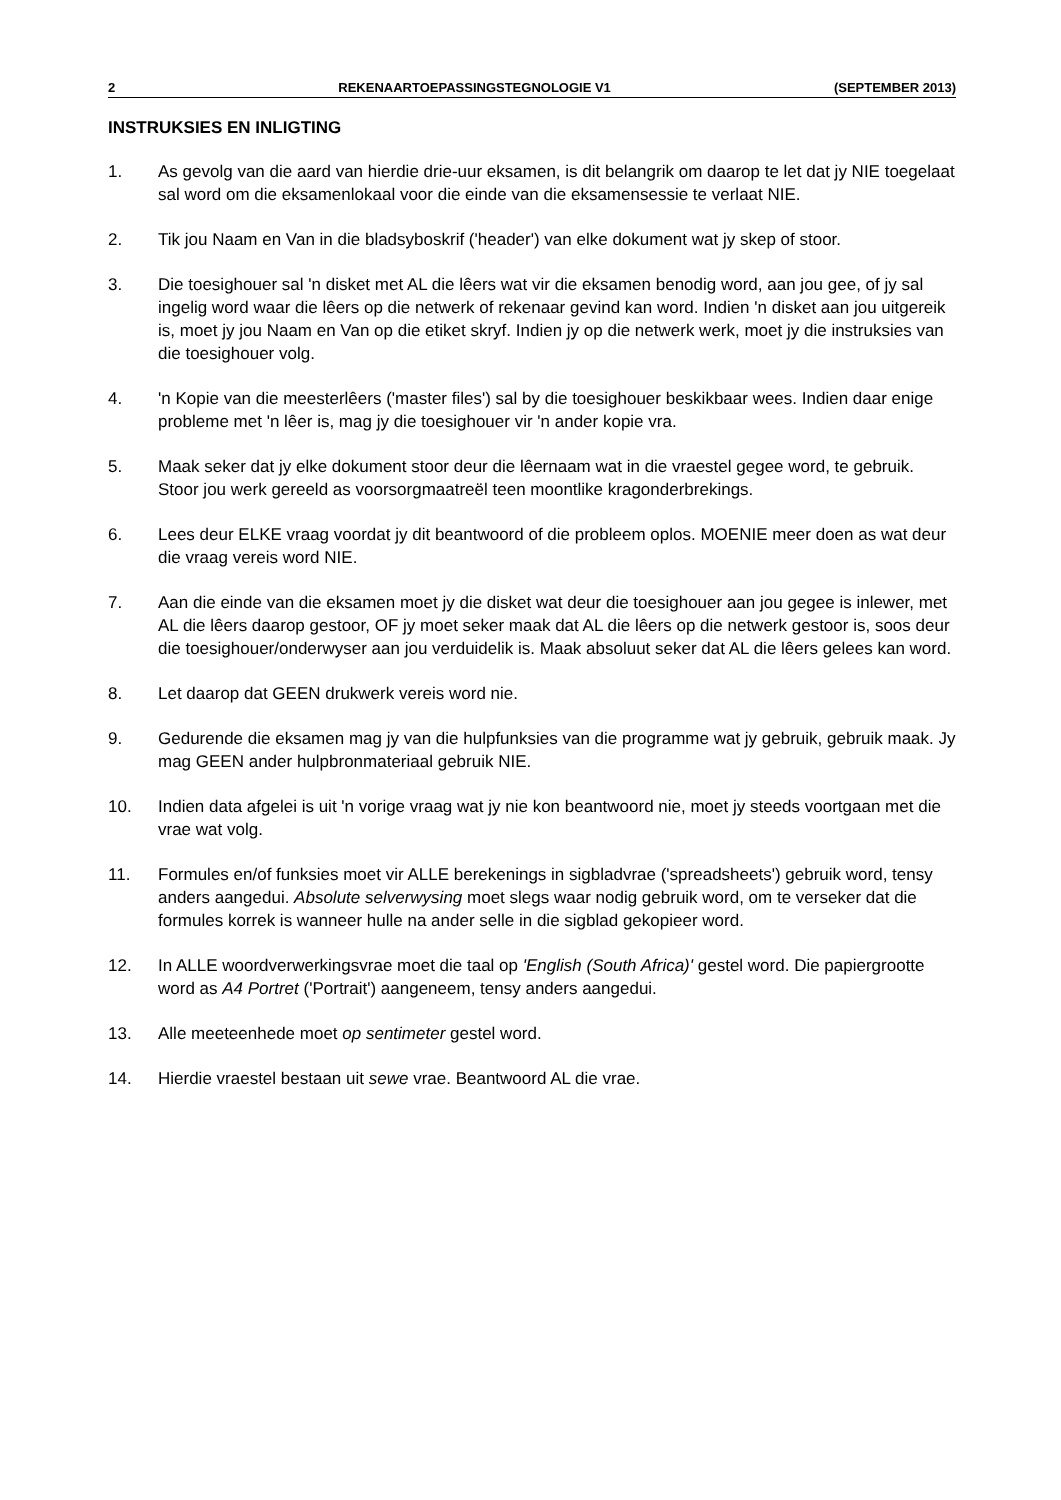2 REKENAARTOEPASSINGSTEGNOLOGIE V1 (SEPTEMBER 2013)
INSTRUKSIES EN INLIGTING
1. As gevolg van die aard van hierdie drie-uur eksamen, is dit belangrik om daarop te let dat jy NIE toegelaat sal word om die eksamenlokaal voor die einde van die eksamensessie te verlaat NIE.
2. Tik jou Naam en Van in die bladsyboskrif ('header') van elke dokument wat jy skep of stoor.
3. Die toesighouer sal 'n disket met AL die lêers wat vir die eksamen benodig word, aan jou gee, of jy sal ingelig word waar die lêers op die netwerk of rekenaar gevind kan word. Indien 'n disket aan jou uitgereik is, moet jy jou Naam en Van op die etiket skryf. Indien jy op die netwerk werk, moet jy die instruksies van die toesighouer volg.
4. 'n Kopie van die meesterlêers ('master files') sal by die toesighouer beskikbaar wees. Indien daar enige probleme met 'n lêer is, mag jy die toesighouer vir 'n ander kopie vra.
5. Maak seker dat jy elke dokument stoor deur die lêernaam wat in die vraestel gegee word, te gebruik. Stoor jou werk gereeld as voorsorgmaatreël teen moontlike kragonderbrekings.
6. Lees deur ELKE vraag voordat jy dit beantwoord of die probleem oplos. MOENIE meer doen as wat deur die vraag vereis word NIE.
7. Aan die einde van die eksamen moet jy die disket wat deur die toesighouer aan jou gegee is inlewer, met AL die lêers daarop gestoor, OF jy moet seker maak dat AL die lêers op die netwerk gestoor is, soos deur die toesighouer/onderwyser aan jou verduidelik is. Maak absoluut seker dat AL die lêers gelees kan word.
8. Let daarop dat GEEN drukwerk vereis word nie.
9. Gedurende die eksamen mag jy van die hulpfunksies van die programme wat jy gebruik, gebruik maak. Jy mag GEEN ander hulpbronmateriaal gebruik NIE.
10. Indien data afgelei is uit 'n vorige vraag wat jy nie kon beantwoord nie, moet jy steeds voortgaan met die vrae wat volg.
11. Formules en/of funksies moet vir ALLE berekenings in sigbladvrae ('spreadsheets') gebruik word, tensy anders aangedui. Absolute selverwysing moet slegs waar nodig gebruik word, om te verseker dat die formules korrek is wanneer hulle na ander selle in die sigblad gekopieer word.
12. In ALLE woordverwerkingsvrae moet die taal op 'English (South Africa)' gestel word. Die papiergrootte word as A4 Portret ('Portrait') aangeneem, tensy anders aangedui.
13. Alle meeteenhede moet op sentimeter gestel word.
14. Hierdie vraestel bestaan uit sewe vrae. Beantwoord AL die vrae.